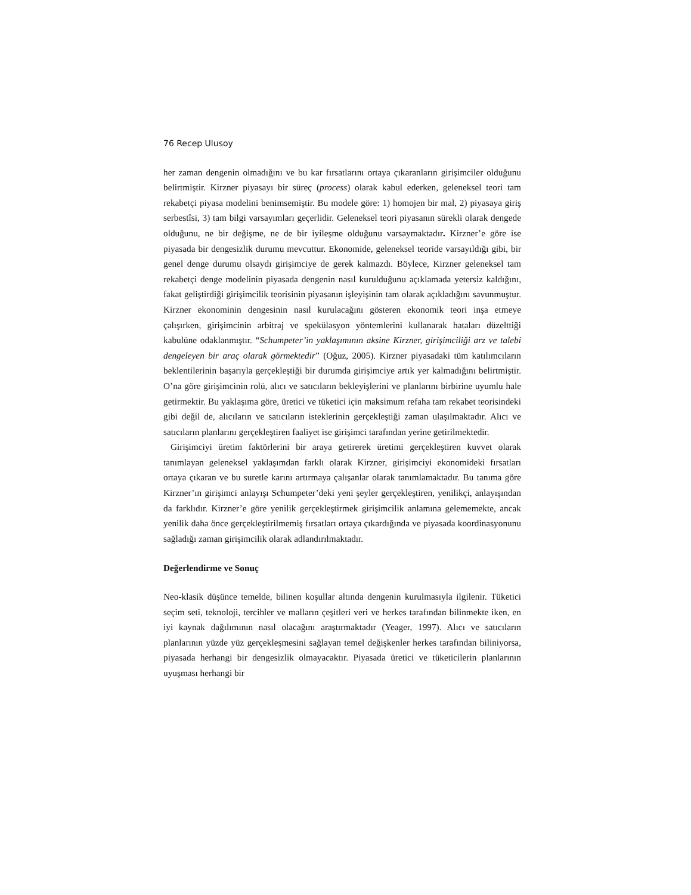76 Recep Ulusoy
her zaman dengenin olmadığını ve bu kar fırsatlarını ortaya çıkaranların girişimciler olduğunu belirtmiştir. Kirzner piyasayı bir süreç (process) olarak kabul ederken, geleneksel teori tam rekabetçi piyasa modelini benimsemiştir. Bu modele göre: 1) homojen bir mal, 2) piyasaya giriş serbestîsi, 3) tam bilgi varsayımları geçerlidir. Geleneksel teori piyasanın sürekli olarak dengede olduğunu, ne bir değişme, ne de bir iyileşme olduğunu varsaymaktadır. Kirzner’e göre ise piyasada bir dengesizlik durumu mevcuttur. Ekonomide, geleneksel teoride varsayıldığı gibi, bir genel denge durumu olsaydı girişimciye de gerek kalmazdı. Böylece, Kirzner geleneksel tam rekabetçi denge modelinin piyasada dengenin nasıl kurulduğunu açıklamada yetersiz kaldığını, fakat geliştirdiği girişimcilik teorisinin piyasanın işleyişinin tam olarak açıkladığını savunmuştur. Kirzner ekonominin dengesinin nasıl kurulacağını gösteren ekonomik teori inşa etmeye çalışırken, girişimcinin arbitraj ve spekülasyon yöntemlerini kullanarak hataları düzelttiği kabulüne odaklanmıştır. “Schumpeter’in yaklaşımının aksine Kirzner, girişimciliği arz ve talebi dengeleyen bir araç olarak görmektedir” (Oğuz, 2005). Kirzner piyasadaki tüm katılımcıların beklentilerinin başarıyla gerçekleştiği bir durumda girişimciye artık yer kalmadığını belirtmiştir. O’na göre girişimcinin rolü, alıcı ve satıcıların bekleyişlerini ve planlarını birbirine uyumlu hale getirmektir. Bu yaklaşıma göre, üretici ve tüketici için maksimum refaha tam rekabet teorisindeki gibi değil de, alıcıların ve satıcıların isteklerinin gerçekleştiği zaman ulaşılmaktadır. Alıcı ve satıcıların planlarını gerçekleştiren faaliyet ise girişimci tarafından yerine getirilmektedir.
Girişimciyi üretim faktörlerini bir araya getirerek üretimi gerçekleştiren kuvvet olarak tanımlayan geleneksel yaklaşımdan farklı olarak Kirzner, girişimciyi ekonomideki fırsatları ortaya çıkaran ve bu suretle karını artırmaya çalışanlar olarak tanımlamaktadır. Bu tanıma göre Kirzner’ın girişimci anlayışı Schumpeter’deki yeni şeyler gerçekleştiren, yenilikçi, anlayışından da farklıdır. Kirzner’e göre yenilik gerçekleştirmek girişimcilik anlamına gelememekte, ancak yenilik daha önce gerçekleştirilmemiş fırsatları ortaya çıkardığında ve piyasada koordinasyonunu sağladığı zaman girişimcilik olarak adlandırılmaktadır.
Değerlendirme ve Sonuç
Neo-klasik düşünce temelde, bilinen koşullar altında dengenin kurulmasıyla ilgilenir. Tüketici seçim seti, teknoloji, tercihler ve malların çeşitleri veri ve herkes tarafından bilinmekte iken, en iyi kaynak dağılımının nasıl olacağını araştırmaktadır (Yeager, 1997). Alıcı ve satıcıların planlarının yüzde yüz gerçekleşmesini sağlayan temel değişkenler herkes tarafından biliniyorsa, piyasada herhangi bir dengesizlik olmayacaktır. Piyasada üretici ve tüketicilerin planlarının uyuşması herhangi bir